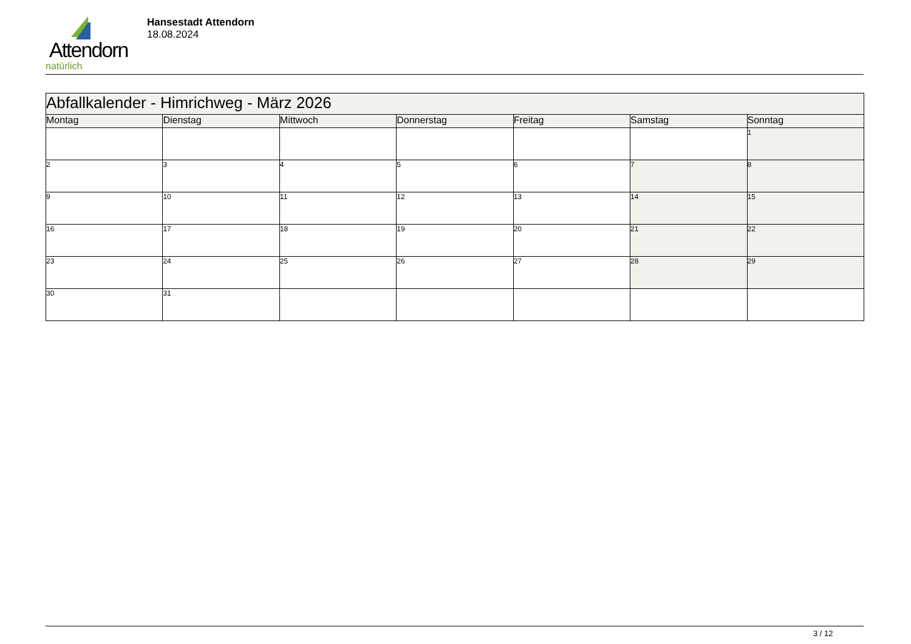Attendorn
natürlich
Hansestadt Attendorn
18.08.2024
| Abfallkalender - Himrichweg - März 2026 | | | | | | |
| Montag | Dienstag | Mittwoch | Donnerstag | Freitag | Samstag | Sonntag |
| | | | | | | 1 |
| 2 | 3 | 4 | 5 | 6 | 7 | 8 |
| 9 | 10 | 11 | 12 | 13 | 14 | 15 |
| 16 | 17 | 18 | 19 | 20 | 21 | 22 |
| 23 | 24 | 25 | 26 | 27 | 28 | 29 |
| 30 | 31 | | | | | |
3 / 12